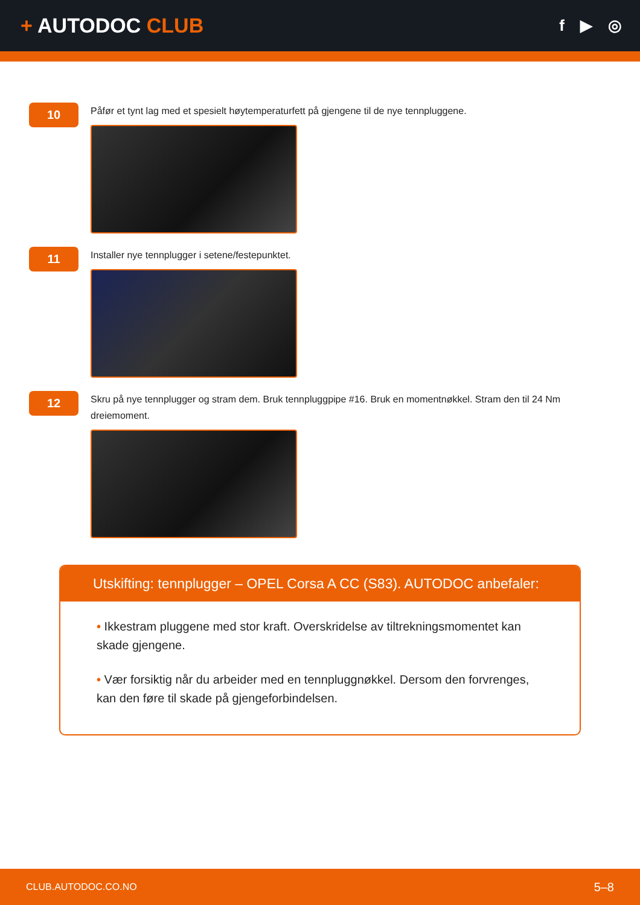+ AUTODOC CLUB
f ▶ ◎
10
Påfør et tynt lag med et spesielt høytemperaturfett på gjengene til de nye tennpluggene.
11
Installer nye tennplugger i setene/festepunktet.
12
Skru på nye tennplugger og stram dem. Bruk tennpluggpipe #16. Bruk en momentnøkkel. Stram den til 24 Nm dreiemoment.
Utskifting: tennplugger – OPEL Corsa A CC (S83). AUTODOC anbefaler:
• Ikkestram pluggene med stor kraft. Overskridelse av tiltrekningsmomentet kan skade gjengene.
• Vær forsiktig når du arbeider med en tennpluggnøkkel. Dersom den forvrenges, kan den føre til skade på gjengeforbindelsen.
CLUB.AUTODOC.CO.NO 5–8